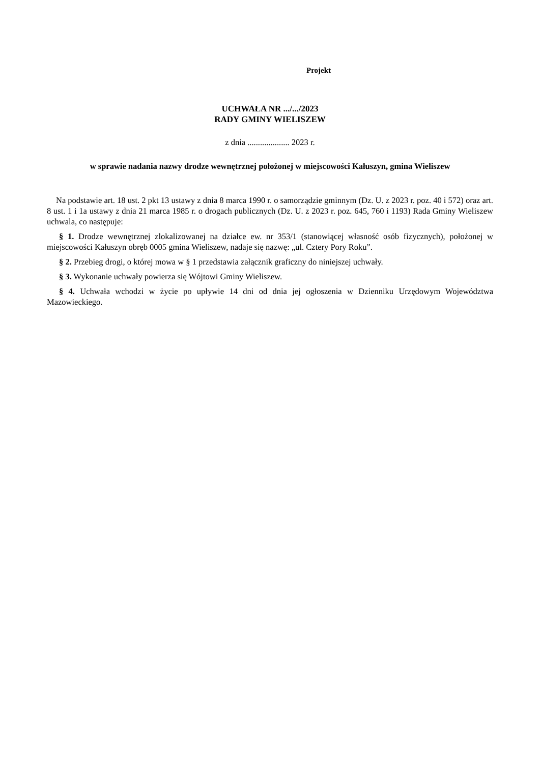Projekt
UCHWAŁA NR .../.../2023
RADY GMINY WIELISZEW
z dnia .................... 2023 r.
w sprawie nadania nazwy drodze wewnętrznej położonej w miejscowości Kałuszyn, gmina Wieliszew
Na podstawie art. 18 ust. 2 pkt 13 ustawy z dnia 8 marca 1990 r. o samorządzie gminnym (Dz. U. z 2023 r. poz. 40 i 572) oraz art. 8 ust. 1 i 1a ustawy z dnia 21 marca 1985 r. o drogach publicznych (Dz. U. z 2023 r. poz. 645, 760 i 1193) Rada Gminy Wieliszew uchwala, co następuje:
§ 1. Drodze wewnętrznej zlokalizowanej na działce ew. nr 353/1 (stanowiącej własność osób fizycznych), położonej w miejscowości Kałuszyn obręb 0005 gmina Wieliszew, nadaje się nazwę: „ul. Cztery Pory Roku”.
§ 2. Przebieg drogi, o której mowa w § 1 przedstawia załącznik graficzny do niniejszej uchwały.
§ 3. Wykonanie uchwały powierza się Wójtowi Gminy Wieliszew.
§ 4. Uchwała wchodzi w życie po upływie 14 dni od dnia jej ogłoszenia w Dzienniku Urzędowym Województwa Mazowieckiego.